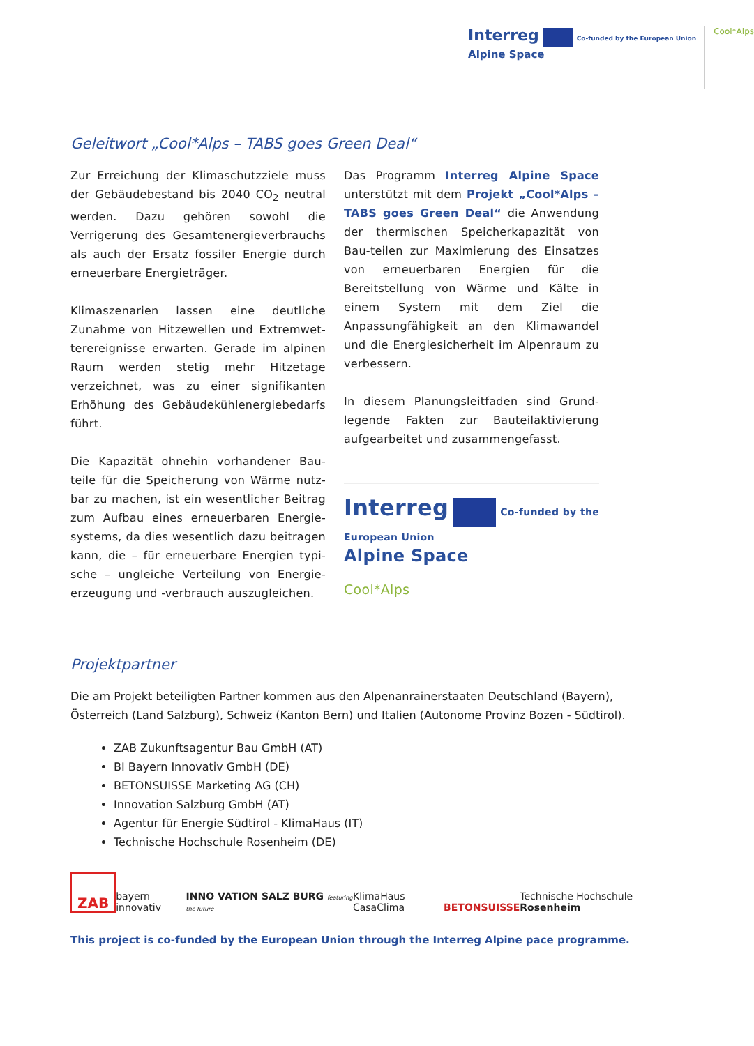Interreg Co-funded by the European Union
Alpine Space
Cool*Alps
Geleitwort „Cool*Alps – TABS goes Green Deal“
Zur Erreichung der Klimaschutzziele muss der Gebäudebestand bis 2040 CO<sub>2</sub> neutral werden. Dazu gehören sowohl die Verrigerung des Gesamtenergieverbrauchs als auch der Ersatz fossiler Energie durch erneuerbare Energieträger.
Klimaszenarien lassen eine deutliche Zunahme von Hitzewellen und Extremwet-terereignisse erwarten. Gerade im alpinen Raum werden stetig mehr Hitzetage verzeichnet, was zu einer signifikanten Erhöhung des Gebäudekühlenergiebedarfs führt.
Die Kapazität ohnehin vorhandener Bau-teile für die Speicherung von Wärme nutz-bar zu machen, ist ein wesentlicher Beitrag zum Aufbau eines erneuerbaren Energie-systems, da dies wesentlich dazu beitragen kann, die – für erneuerbare Energien typi-sche – ungleiche Verteilung von Energie-erzeugung und -verbrauch auszugleichen.
Das Programm Interreg Alpine Space unterstützt mit dem Projekt „Cool*Alps – TABS goes Green Deal“ die Anwendung der thermischen Speicherkapazität von Bau-teilen zur Maximierung des Einsatzes von erneuerbaren Energien für die Bereitstellung von Wärme und Kälte in einem System mit dem Ziel die Anpassungfähigkeit an den Klimawandel und die Energiesicherheit im Alpenraum zu verbessern.
In diesem Planungsleitfaden sind Grund-legende Fakten zur Bauteilaktivierung aufgearbeitet und zusammengefasst.
Interreg Co-funded by the European Union
Alpine Space
Cool*Alps
Projektpartner
Die am Projekt beteiligten Partner kommen aus den Alpenanrainerstaaten Deutschland (Bayern), Österreich (Land Salzburg), Schweiz (Kanton Bern) und Italien (Autonome Provinz Bozen - Südtirol).
ZAB Zukunftsagentur Bau GmbH (AT)
BI Bayern Innovativ GmbH (DE)
BETONSUISSE Marketing AG (CH)
Innovation Salzburg GmbH (AT)
Agentur für Energie Südtirol - KlimaHaus (IT)
Technische Hochschule Rosenheim (DE)
ZAB bayern innovativ INNO VATION SALZ BURG featuring the future KlimaHaus CasaClima BETONSUISSE Technische Hochschule Rosenheim
This project is co-funded by the European Union through the Interreg Alpine pace programme.